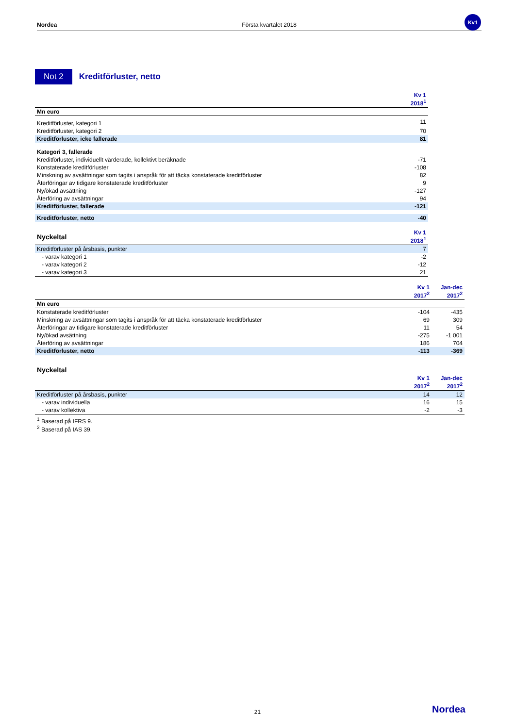Nordea Första kvartalet 2018
Kv1
Not 2
Kreditförluster, netto
| | Kv 1 2018<sup>1</sup> |
| --- | --- |
| Mn euro | |
| Kreditförluster, kategori 1 | 11 |
| Kreditförluster, kategori 2 | 70 |
| Kreditförluster, icke fallerade | 81 |
| Kategori 3, fallerade | |
| Kreditförluster, individuellt värderade, kollektivt beräknade | -71 |
| Konstaterade kreditförluster | -108 |
| Minskning av avsättningar som tagits i anspråk för att täcka konstaterade kreditförluster | 82 |
| Återföringar av tidigare konstaterade kreditförluster | 9 |
| Ny/ökad avsättning | -127 |
| Återföring av avsättningar | 94 |
| Kreditförluster, fallerade | -121 |
| Kreditförluster, netto | -40 |
| Nyckeltal | Kv 1 2018<sup>1</sup> |
| Kreditförluster på årsbasis, punkter | 7 |
| - varav kategori 1 | -2 |
| - varav kategori 2 | -12 |
| - varav kategori 3 | 21 |
| | Kv 1 2017<sup>2</sup> | Jan-dec 2017<sup>2</sup> |
| --- | --- | --- |
| Mn euro | | |
| Konstaterade kreditförluster | -104 | -435 |
| Minskning av avsättningar som tagits i anspråk för att täcka konstaterade kreditförluster | 69 | 309 |
| Återföringar av tidigare konstaterade kreditförluster | 11 | 54 |
| Ny/ökad avsättning | -275 | -1 001 |
| Återföring av avsättningar | 186 | 704 |
| Kreditförluster, netto | -113 | -369 |
| Nyckeltal | | |
| | Kv 1 2017<sup>2</sup> | Jan-dec 2017<sup>2</sup> |
| Kreditförluster på årsbasis, punkter | 14 | 12 |
| - varav individuella | 16 | 15 |
| - varav kollektiva | -2 | -3 |
<sup>1</sup> Baserad på IFRS 9.
<sup>2</sup> Baserad på IAS 39.
21 Nordea